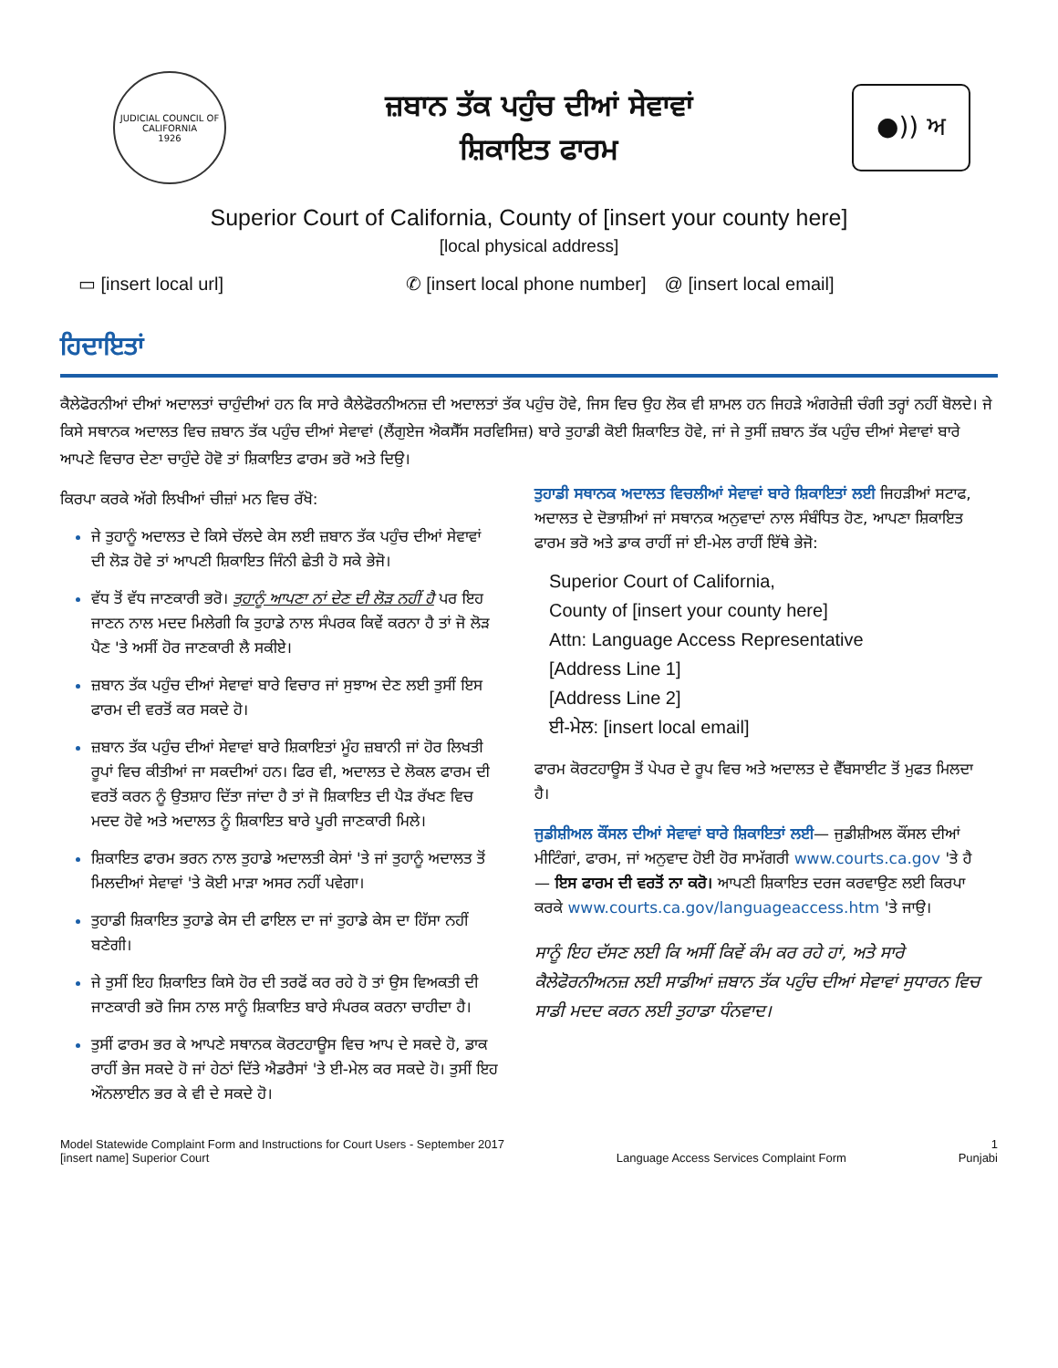JUDICIAL COUNCIL OF CALIFORNIA
1926
ਜ਼ਬਾਨ ਤੱਕ ਪਹੁੰਚ ਦੀਆਂ ਸੇਵਾਵਾਂ
ਸ਼ਿਕਾਇਤ ਫਾਰਮ
●)) ਅ
Superior Court of California, County of [insert your county here]
[local physical address]
▭ [insert local url] ✆ [insert local phone number] @ [insert local email]
ਹਿਦਾਇਤਾਂ
ਕੈਲੇਫੋਰਨੀਆਂ ਦੀਆਂ ਅਦਾਲਤਾਂ ਚਾਹੁੰਦੀਆਂ ਹਨ ਕਿ ਸਾਰੇ ਕੈਲੇਫੋਰਨੀਅਨਜ਼ ਦੀ ਅਦਾਲਤਾਂ ਤੱਕ ਪਹੁੰਚ ਹੋਵੇ, ਜਿਸ ਵਿਚ ਉਹ ਲੋਕ ਵੀ ਸ਼ਾਮਲ ਹਨ ਜਿਹੜੇ ਅੰਗਰੇਜ਼ੀ ਚੰਗੀ ਤਰ੍ਹਾਂ ਨਹੀਂ ਬੋਲਦੇ। ਜੇ ਕਿਸੇ ਸਥਾਨਕ ਅਦਾਲਤ ਵਿਚ ਜ਼ਬਾਨ ਤੱਕ ਪਹੁੰਚ ਦੀਆਂ ਸੇਵਾਵਾਂ (ਲੈਂਗੁਏਜ ਐਕਸੈੱਸ ਸਰਵਿਸਿਜ਼) ਬਾਰੇ ਤੁਹਾਡੀ ਕੋਈ ਸ਼ਿਕਾਇਤ ਹੋਵੇ, ਜਾਂ ਜੇ ਤੁਸੀਂ ਜ਼ਬਾਨ ਤੱਕ ਪਹੁੰਚ ਦੀਆਂ ਸੇਵਾਵਾਂ ਬਾਰੇ ਆਪਣੇ ਵਿਚਾਰ ਦੇਣਾ ਚਾਹੁੰਦੇ ਹੋਵੋ ਤਾਂ ਸ਼ਿਕਾਇਤ ਫਾਰਮ ਭਰੋ ਅਤੇ ਦਿਉ।
ਕਿਰਪਾ ਕਰਕੇ ਅੱਗੇ ਲਿਖੀਆਂ ਚੀਜ਼ਾਂ ਮਨ ਵਿਚ ਰੱਖੋ:
ਜੇ ਤੁਹਾਨੂੰ ਅਦਾਲਤ ਦੇ ਕਿਸੇ ਚੱਲਦੇ ਕੇਸ ਲਈ ਜ਼ਬਾਨ ਤੱਕ ਪਹੁੰਚ ਦੀਆਂ ਸੇਵਾਵਾਂ ਦੀ ਲੋੜ ਹੋਵੇ ਤਾਂ ਆਪਣੀ ਸ਼ਿਕਾਇਤ ਜਿੰਨੀ ਛੇਤੀ ਹੋ ਸਕੇ ਭੇਜੋ।
ਵੱਧ ਤੋਂ ਵੱਧ ਜਾਣਕਾਰੀ ਭਰੋ। ਤੁਹਾਨੂੰ ਆਪਣਾ ਨਾਂ ਦੇਣ ਦੀ ਲੋੜ ਨਹੀਂ ਹੈ ਪਰ ਇਹ ਜਾਣਨ ਨਾਲ ਮਦਦ ਮਿਲੇਗੀ ਕਿ ਤੁਹਾਡੇ ਨਾਲ ਸੰਪਰਕ ਕਿਵੇਂ ਕਰਨਾ ਹੈ ਤਾਂ ਜੋ ਲੋੜ ਪੈਣ 'ਤੇ ਅਸੀਂ ਹੋਰ ਜਾਣਕਾਰੀ ਲੈ ਸਕੀਏ।
ਜ਼ਬਾਨ ਤੱਕ ਪਹੁੰਚ ਦੀਆਂ ਸੇਵਾਵਾਂ ਬਾਰੇ ਵਿਚਾਰ ਜਾਂ ਸੁਝਾਅ ਦੇਣ ਲਈ ਤੁਸੀਂ ਇਸ ਫਾਰਮ ਦੀ ਵਰਤੋਂ ਕਰ ਸਕਦੇ ਹੋ।
ਜ਼ਬਾਨ ਤੱਕ ਪਹੁੰਚ ਦੀਆਂ ਸੇਵਾਵਾਂ ਬਾਰੇ ਸ਼ਿਕਾਇਤਾਂ ਮੂੰਹ ਜ਼ਬਾਨੀ ਜਾਂ ਹੋਰ ਲਿਖਤੀ ਰੂਪਾਂ ਵਿਚ ਕੀਤੀਆਂ ਜਾ ਸਕਦੀਆਂ ਹਨ। ਫਿਰ ਵੀ, ਅਦਾਲਤ ਦੇ ਲੋਕਲ ਫਾਰਮ ਦੀ ਵਰਤੋਂ ਕਰਨ ਨੂੰ ਉਤਸ਼ਾਹ ਦਿੱਤਾ ਜਾਂਦਾ ਹੈ ਤਾਂ ਜੋ ਸ਼ਿਕਾਇਤ ਦੀ ਪੈੜ ਰੱਖਣ ਵਿਚ ਮਦਦ ਹੋਵੇ ਅਤੇ ਅਦਾਲਤ ਨੂੰ ਸ਼ਿਕਾਇਤ ਬਾਰੇ ਪੂਰੀ ਜਾਣਕਾਰੀ ਮਿਲੇ।
ਸ਼ਿਕਾਇਤ ਫਾਰਮ ਭਰਨ ਨਾਲ ਤੁਹਾਡੇ ਅਦਾਲਤੀ ਕੇਸਾਂ 'ਤੇ ਜਾਂ ਤੁਹਾਨੂੰ ਅਦਾਲਤ ਤੋਂ ਮਿਲਦੀਆਂ ਸੇਵਾਵਾਂ 'ਤੇ ਕੋਈ ਮਾੜਾ ਅਸਰ ਨਹੀਂ ਪਵੇਗਾ।
ਤੁਹਾਡੀ ਸ਼ਿਕਾਇਤ ਤੁਹਾਡੇ ਕੇਸ ਦੀ ਫਾਇਲ ਦਾ ਜਾਂ ਤੁਹਾਡੇ ਕੇਸ ਦਾ ਹਿੱਸਾ ਨਹੀਂ ਬਣੇਗੀ।
ਜੇ ਤੁਸੀਂ ਇਹ ਸ਼ਿਕਾਇਤ ਕਿਸੇ ਹੋਰ ਦੀ ਤਰਫੋਂ ਕਰ ਰਹੇ ਹੋ ਤਾਂ ਉਸ ਵਿਅਕਤੀ ਦੀ ਜਾਣਕਾਰੀ ਭਰੋ ਜਿਸ ਨਾਲ ਸਾਨੂੰ ਸ਼ਿਕਾਇਤ ਬਾਰੇ ਸੰਪਰਕ ਕਰਨਾ ਚਾਹੀਦਾ ਹੈ।
ਤੁਸੀਂ ਫਾਰਮ ਭਰ ਕੇ ਆਪਣੇ ਸਥਾਨਕ ਕੋਰਟਹਾਊਸ ਵਿਚ ਆਪ ਦੇ ਸਕਦੇ ਹੋ, ਡਾਕ ਰਾਹੀਂ ਭੇਜ ਸਕਦੇ ਹੋ ਜਾਂ ਹੇਠਾਂ ਦਿੱਤੇ ਐਡਰੈਸਾਂ 'ਤੇ ਈ-ਮੇਲ ਕਰ ਸਕਦੇ ਹੋ। ਤੁਸੀਂ ਇਹ ਔਨਲਾਈਨ ਭਰ ਕੇ ਵੀ ਦੇ ਸਕਦੇ ਹੋ।
ਤੁਹਾਡੀ ਸਥਾਨਕ ਅਦਾਲਤ ਵਿਚਲੀਆਂ ਸੇਵਾਵਾਂ ਬਾਰੇ ਸ਼ਿਕਾਇਤਾਂ ਲਈ ਜਿਹੜੀਆਂ ਸਟਾਫ, ਅਦਾਲਤ ਦੇ ਦੋਭਾਸ਼ੀਆਂ ਜਾਂ ਸਥਾਨਕ ਅਨੁਵਾਦਾਂ ਨਾਲ ਸੰਬੰਧਿਤ ਹੋਣ, ਆਪਣਾ ਸ਼ਿਕਾਇਤ ਫਾਰਮ ਭਰੋ ਅਤੇ ਡਾਕ ਰਾਹੀਂ ਜਾਂ ਈ-ਮੇਲ ਰਾਹੀਂ ਇੱਥੇ ਭੇਜੋ:
Superior Court of California,
County of [insert your county here]
Attn: Language Access Representative
[Address Line 1]
[Address Line 2]
ਈ-ਮੇਲ: [insert local email]
ਫਾਰਮ ਕੋਰਟਹਾਊਸ ਤੋਂ ਪੇਪਰ ਦੇ ਰੂਪ ਵਿਚ ਅਤੇ ਅਦਾਲਤ ਦੇ ਵੈੱਬਸਾਈਟ ਤੋਂ ਮੁਫਤ ਮਿਲਦਾ ਹੈ।
ਜੁਡੀਸ਼ੀਅਲ ਕੌਂਸਲ ਦੀਆਂ ਸੇਵਾਵਾਂ ਬਾਰੇ ਸ਼ਿਕਾਇਤਾਂ ਲਈ— ਜੁਡੀਸ਼ੀਅਲ ਕੌਂਸਲ ਦੀਆਂ ਮੀਟਿੰਗਾਂ, ਫਾਰਮ, ਜਾਂ ਅਨੁਵਾਦ ਹੋਈ ਹੋਰ ਸਾਮੱਗਰੀ www.courts.ca.gov 'ਤੇ ਹੈ — ਇਸ ਫਾਰਮ ਦੀ ਵਰਤੋਂ ਨਾ ਕਰੋ। ਆਪਣੀ ਸ਼ਿਕਾਇਤ ਦਰਜ ਕਰਵਾਉਣ ਲਈ ਕਿਰਪਾ ਕਰਕੇ www.courts.ca.gov/languageaccess.htm 'ਤੇ ਜਾਉ।
ਸਾਨੂੰ ਇਹ ਦੱਸਣ ਲਈ ਕਿ ਅਸੀਂ ਕਿਵੇਂ ਕੰਮ ਕਰ ਰਹੇ ਹਾਂ, ਅਤੇ ਸਾਰੇ ਕੈਲੇਫੋਰਨੀਅਨਜ਼ ਲਈ ਸਾਡੀਆਂ ਜ਼ਬਾਨ ਤੱਕ ਪਹੁੰਚ ਦੀਆਂ ਸੇਵਾਵਾਂ ਸੁਧਾਰਨ ਵਿਚ ਸਾਡੀ ਮਦਦ ਕਰਨ ਲਈ ਤੁਹਾਡਾ ਧੰਨਵਾਦ।
Model Statewide Complaint Form and Instructions for Court Users - September 2017
[insert name] Superior Court
Language Access Services Complaint Form
1
Punjabi